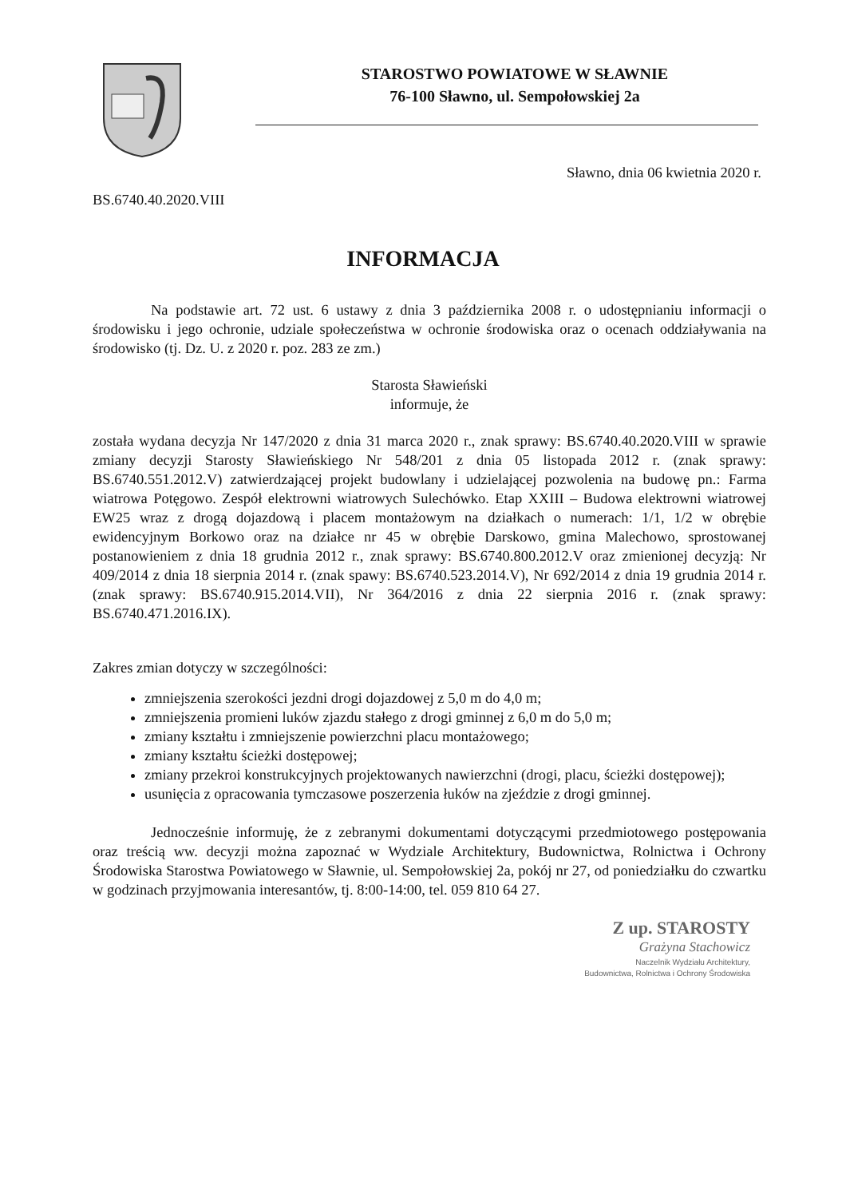STAROSTWO POWIATOWE W SŁAWNIE
76-100 Sławno, ul. Sempołowskiej 2a
Sławno, dnia 06 kwietnia 2020 r.
BS.6740.40.2020.VIII
INFORMACJA
Na podstawie art. 72 ust. 6 ustawy z dnia 3 października 2008 r. o udostępnianiu informacji o środowisku i jego ochronie, udziale społeczeństwa w ochronie środowiska oraz o ocenach oddziaływania na środowisko (tj. Dz. U. z 2020 r. poz. 283 ze zm.)
Starosta Sławieński
informuje, że
została wydana decyzja Nr 147/2020 z dnia 31 marca 2020 r., znak sprawy: BS.6740.40.2020.VIII w sprawie zmiany decyzji Starosty Sławieńskiego Nr 548/201 z dnia 05 listopada 2012 r. (znak sprawy: BS.6740.551.2012.V) zatwierdzającej projekt budowlany i udzielającej pozwolenia na budowę pn.: Farma wiatrowa Potęgowo. Zespół elektrowni wiatrowych Sulechówko. Etap XXIII – Budowa elektrowni wiatrowej EW25 wraz z drogą dojazdową i placem montażowym na działkach o numerach: 1/1, 1/2 w obrębie ewidencyjnym Borkowo oraz na działce nr 45 w obrębie Darskowo, gmina Malechowo, sprostowanej postanowieniem z dnia 18 grudnia 2012 r., znak sprawy: BS.6740.800.2012.V oraz zmienionej decyzją: Nr 409/2014 z dnia 18 sierpnia 2014 r. (znak spawy: BS.6740.523.2014.V), Nr 692/2014 z dnia 19 grudnia 2014 r. (znak sprawy: BS.6740.915.2014.VII), Nr 364/2016 z dnia 22 sierpnia 2016 r. (znak sprawy: BS.6740.471.2016.IX).
Zakres zmian dotyczy w szczególności:
zmniejszenia szerokości jezdni drogi dojazdowej z 5,0 m do 4,0 m;
zmniejszenia promieni luków zjazdu stałego z drogi gminnej z 6,0 m do 5,0 m;
zmiany kształtu i zmniejszenie powierzchni placu montażowego;
zmiany kształtu ścieżki dostępowej;
zmiany przekroi konstrukcyjnych projektowanych nawierzchni (drogi, placu, ścieżki dostępowej);
usunięcia z opracowania tymczasowe poszerzenia łuków na zjeździe z drogi gminnej.
Jednocześnie informuję, że z zebranymi dokumentami dotyczącymi przedmiotowego postępowania oraz treścią ww. decyzji można zapoznać w Wydziale Architektury, Budownictwa, Rolnictwa i Ochrony Środowiska Starostwa Powiatowego w Sławnie, ul. Sempołowskiej 2a, pokój nr 27, od poniedziałku do czwartku w godzinach przyjmowania interesantów, tj. 8:00-14:00, tel. 059 810 64 27.
Z up. STAROSTY
Grażyna Stachowicz
Naczelnik Wydziału Architektury,
Budownictwa, Rolnictwa i Ochrony Środowiska